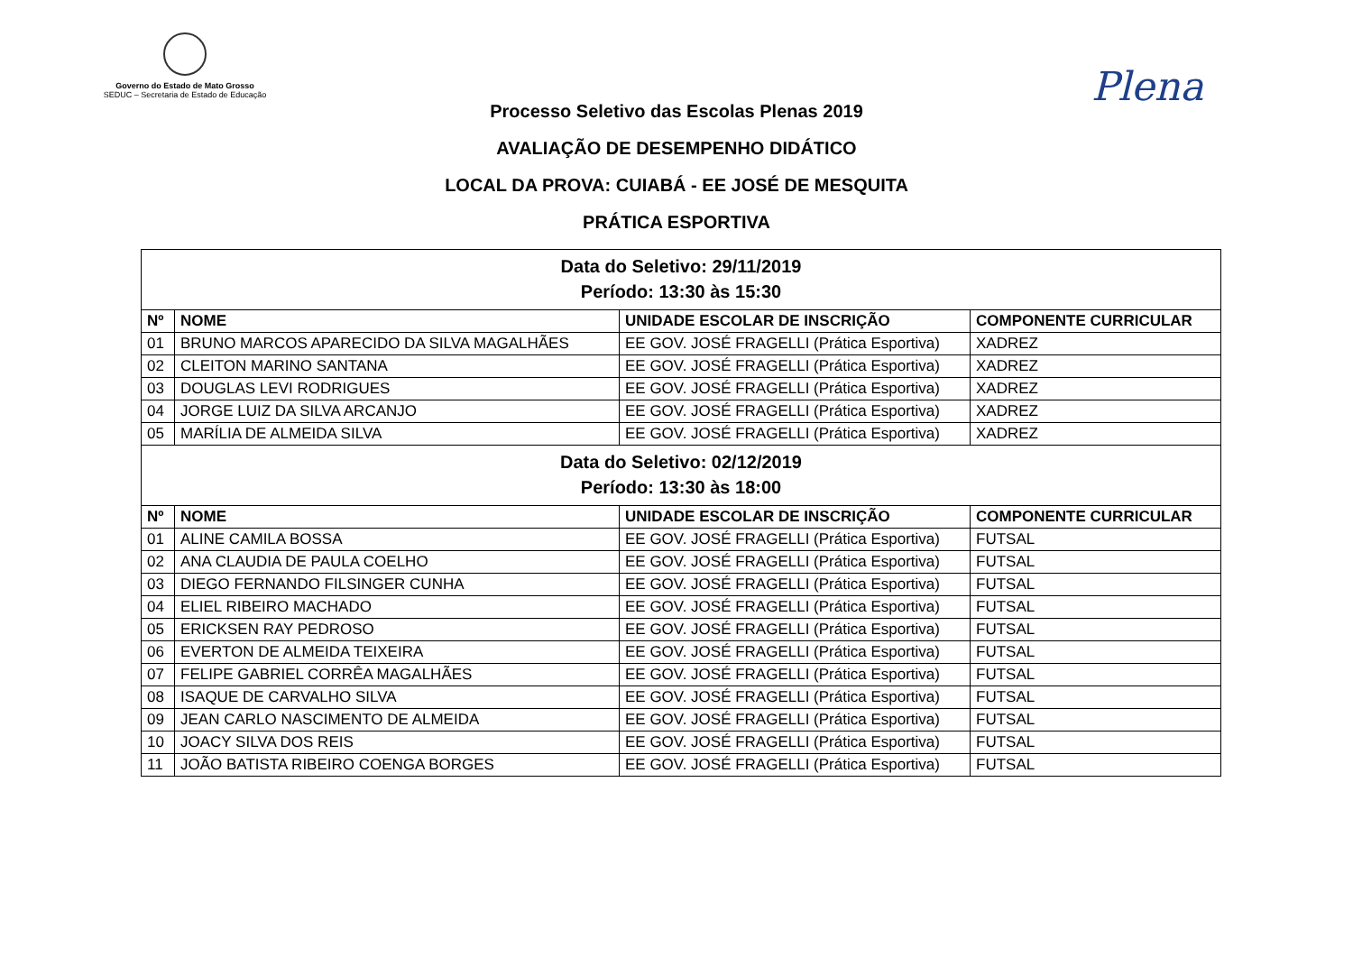Governo do Estado de Mato Grosso
SEDUC – Secretaria de Estado de Educação
Plena
Processo Seletivo das Escolas Plenas 2019
AVALIAÇÃO DE DESEMPENHO DIDÁTICO
LOCAL DA PROVA: CUIABÁ - EE JOSÉ DE MESQUITA
PRÁTICA ESPORTIVA
| Data do Seletivo: 29/11/2019 Período: 13:30 às 15:30 | | | |
| Nº | NOME | UNIDADE ESCOLAR DE INSCRIÇÃO | COMPONENTE CURRICULAR |
| 01 | BRUNO MARCOS APARECIDO DA SILVA MAGALHÃES | EE GOV. JOSÉ FRAGELLI (Prática Esportiva) | XADREZ |
| 02 | CLEITON MARINO SANTANA | EE GOV. JOSÉ FRAGELLI (Prática Esportiva) | XADREZ |
| 03 | DOUGLAS LEVI RODRIGUES | EE GOV. JOSÉ FRAGELLI (Prática Esportiva) | XADREZ |
| 04 | JORGE LUIZ DA SILVA ARCANJO | EE GOV. JOSÉ FRAGELLI (Prática Esportiva) | XADREZ |
| 05 | MARÍLIA DE ALMEIDA SILVA | EE GOV. JOSÉ FRAGELLI (Prática Esportiva) | XADREZ |
| Data do Seletivo: 02/12/2019 Período: 13:30 às 18:00 | | | |
| Nº | NOME | UNIDADE ESCOLAR DE INSCRIÇÃO | COMPONENTE CURRICULAR |
| 01 | ALINE CAMILA BOSSA | EE GOV. JOSÉ FRAGELLI (Prática Esportiva) | FUTSAL |
| 02 | ANA CLAUDIA DE PAULA COELHO | EE GOV. JOSÉ FRAGELLI (Prática Esportiva) | FUTSAL |
| 03 | DIEGO FERNANDO FILSINGER CUNHA | EE GOV. JOSÉ FRAGELLI (Prática Esportiva) | FUTSAL |
| 04 | ELIEL RIBEIRO MACHADO | EE GOV. JOSÉ FRAGELLI (Prática Esportiva) | FUTSAL |
| 05 | ERICKSEN RAY PEDROSO | EE GOV. JOSÉ FRAGELLI (Prática Esportiva) | FUTSAL |
| 06 | EVERTON DE ALMEIDA TEIXEIRA | EE GOV. JOSÉ FRAGELLI (Prática Esportiva) | FUTSAL |
| 07 | FELIPE GABRIEL CORRÊA MAGALHÃES | EE GOV. JOSÉ FRAGELLI (Prática Esportiva) | FUTSAL |
| 08 | ISAQUE DE CARVALHO SILVA | EE GOV. JOSÉ FRAGELLI (Prática Esportiva) | FUTSAL |
| 09 | JEAN CARLO NASCIMENTO DE ALMEIDA | EE GOV. JOSÉ FRAGELLI (Prática Esportiva) | FUTSAL |
| 10 | JOACY SILVA DOS REIS | EE GOV. JOSÉ FRAGELLI (Prática Esportiva) | FUTSAL |
| 11 | JOÃO BATISTA RIBEIRO COENGA BORGES | EE GOV. JOSÉ FRAGELLI (Prática Esportiva) | FUTSAL |